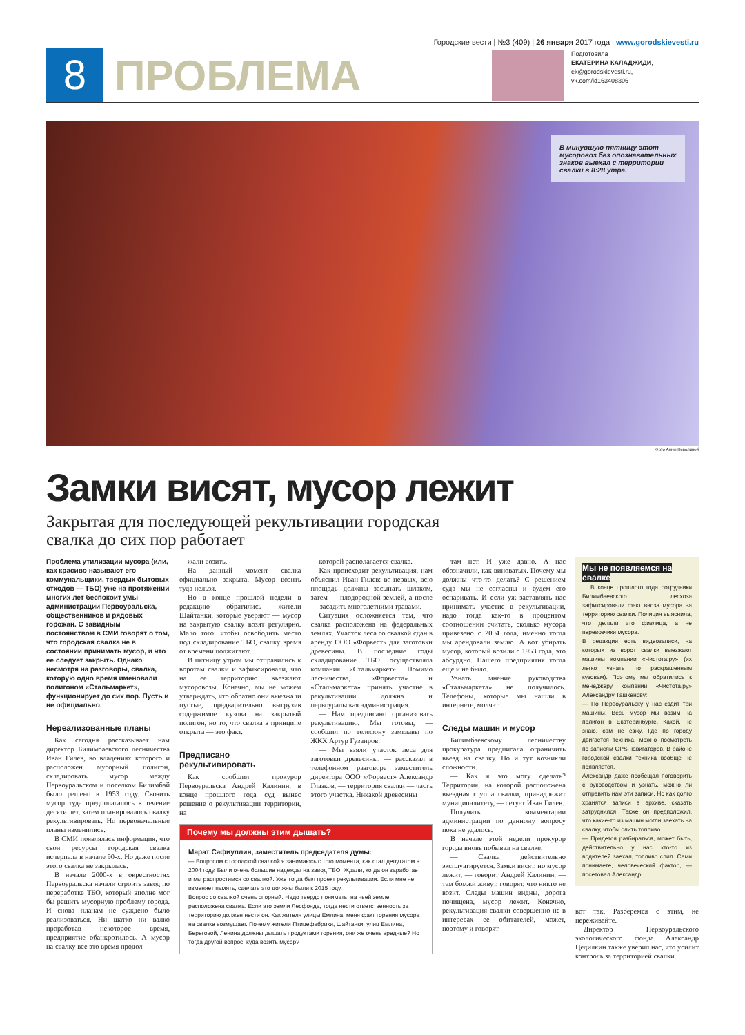Городские вести | №3 (409) | 26 января 2017 года | www.gorodskievesti.ru
8
ПРОБЛЕМА
Подготовила
ЕКАТЕРИНА КАЛАДЖИДИ,
ek@gorodskievesti.ru,
vk.com/id163408306
В минувшую пятницу этот мусоровоз без опознавательных знаков выехал с территории свалки в 8:28 утра.
Фото Анны Неволиной
Замки висят, мусор лежит
Закрытая для последующей рекультивации городская
свалка до сих пор работает
Проблема утилизации мусора (или, как красиво называют его коммунальщики, твердых бытовых отходов — ТБО) уже на протяжении многих лет беспокоит умы администрации Первоуральска, общественников и рядовых горожан. С завидным постоянством в СМИ говорят о том, что городская свалка не в состоянии принимать мусор, и что ее следует закрыть. Однако несмотря на разговоры, свалка, которую одно время именовали полигоном «Стальмаркет», функционирует до сих пор. Пусть и не официально.
Нереализованные планы
Как сегодня рассказывает нам директор Билимбаевского лесничества Иван Гилев, во владениях которого и расположен мусорный полигон, складировать мусор между Первоуральском и поселком Билимбай было решено в 1953 году. Свозить мусор туда предполагалось в течение десяти лет, затем планировалось свалку рекультивировать. Но первоначальные планы изменились.
В СМИ появлялась информация, что свои ресурсы городская свалка исчерпала в начале 90-х. Но даже после этого свалка не закрылась.
В начале 2000-х в окрестностях Первоуральска начали строить завод по переработке ТБО, который вполне мог бы решить мусорную проблему города. И снова планам не суждено было реализоваться. Ни шатко ни валко проработав некоторое время, предприятие обанкротилось. А мусор на свалку все это время продол-
жали возить.
На данный момент свалка официально закрыта. Мусор возить туда нельзя.
Но в конце прошлой недели в редакцию обратились жители Шайтанки, которые уверяют — мусор на закрытую свалку возят регулярно. Мало того: чтобы освободить место под складирование ТБО, свалку время от времени поджигают.
В пятницу утром мы отправились к воротам свалки и зафиксировали, что на ее территорию въезжают мусоровозы. Конечно, мы не можем утверждать, что обратно они выезжали пустые, предварительно выгрузив содержимое кузова на закрытый полигон, но то, что свалка в принципе открыта — это факт.
Предписано рекультивировать
Как сообщил прокурор Первоуральска Андрей Калинин, в конце прошлого года суд вынес решение о рекультивации территории, на
которой располагается свалка.
Как происходит рекультивация, нам объяснил Иван Гилев: во-первых, всю площадь должны засыпать шлаком, затем — плодородной землей, а после — засадить многолетними травами.
Ситуация осложняется тем, что свалка расположена на федеральных землях. Участок леса со свалкой сдан в аренду ООО «Форвест» для заготовки древесины. В последние годы складирование ТБО осуществляла компания «Стальмаркет». Помимо лесничества, «Форвеста» и «Стальмаркета» принять участие в рекультивации должна и первоуральская администрация.
— Нам предписано организовать рекультивацию. Мы готовы, — сообщил по телефону замглавы по ЖКХ Артур Гузаиров.
— Мы взяли участок леса для заготовки древесины, — рассказал в телефонном разговоре заместитель директора ООО «Форвест» Александр Глазков, — территория свалки — часть этого участка. Никакой древесины
Почему мы должны этим дышать?
Марат Сафиуллин, заместитель председателя думы:
— Вопросом с городской свалкой я занимаюсь с того момента, как стал депутатом в 2004 году. Были очень большие надежды на завод ТБО. Ждали, когда он заработает и мы распростимся со свалкой. Уже тогда был проект рекультивации. Если мне не изменяет память, сделать это должны были к 2015 году.
Вопрос со свалкой очень спорный. Надо твердо понимать, на чьей земле расположена свалка. Если это земли Лесфонда, тогда нести ответственность за территорию должен нести он. Как жителя улицы Емлина, меня факт горения мусора на свалке возмущает. Почему жители Птицефабрики, Шайтанки, улиц Емлина, Береговой, Ленина должны дышать продуктами горения, они же очень вредные? Но тогда другой вопрос: куда возить мусор?
там нет. И уже давно. А нас обозначили, как виноватых. Почему мы должны что-то делать? С решением суда мы не согласны и будем его оспаривать. И если уж заставлять нас принимать участие в рекультивации, надо тогда как-то в процентом соотношении считать, сколько мусора привезено с 2004 года, именно тогда мы арендовали землю. А вот убирать мусор, который возили с 1953 года, это абсурдно. Нашего предприятия тогда еще и не было.
Узнать мнение руководства «Стальмаркета» не получилось. Телефоны, которые мы нашли в интернете, молчат.
Следы машин и мусор
Билимбаевскому лесничеству прокуратура предписала ограничить въезд на свалку. Но и тут возникли сложности.
— Как я это могу сделать? Территория, на которой расположена въездная группа свалки, принадлежит муниципалитету, — сетует Иван Гилев.
Получить комментарии администрации по данному вопросу пока не удалось.
В начале этой недели прокурор города вновь побывал на свалке.
— Свалка действительно эксплуатируется. Замки висят, но мусор лежит, — говорит Андрей Калинин, — там бомжи живут, говорят, что никто не возит. Следы машин видны, дорога почищена, мусор лежит. Конечно, рекультивация свалки совершенно не в интересах ее обитателей, может, поэтому и говорят
Мы не появляемся на свалке
В конце прошлого года сотрудники Билимбаевского лесхоза зафиксировали факт ввоза мусора на территорию свалки. Полиция выяснила, что делали это физлица, а не перевозчики мусора.
В редакции есть видеозаписи, на которых из ворот свалки выезжают машины компании «Чистота.ру» (их легко узнать по раскрашенным кузовам). Поэтому мы обратились к менеджеру компании «Чистота.ру» Александру Ташкенову:
— По Первоуральску у нас ездит три машины. Весь мусор мы возим на полигон в Екатеринбурге. Какой, не знаю, сам не езжу. Где по городу двигается техника, можно посмотреть по записям GPS-навигаторов. В районе городской свалки техника вообще не появляется.
Александр даже пообещал поговорить с руководством и узнать, можно ли отправить нам эти записи. Но как долго хранятся записи в архиве, сказать затруднился. Также он предположил, что какие-то из машин могли заехать на свалку, чтобы слить топливо.
— Придется разбираться, может быть, действительно у нас кто-то из водителей заехал, топливо слил. Сами понимаете, человеческий фактор, — посетовал Александр.
вот так. Разберемся с этим, не переживайте.
Директор Первоуральского экологического фонда Александр Цедилкин также уверил нас, что усилит контроль за территорией свалки.